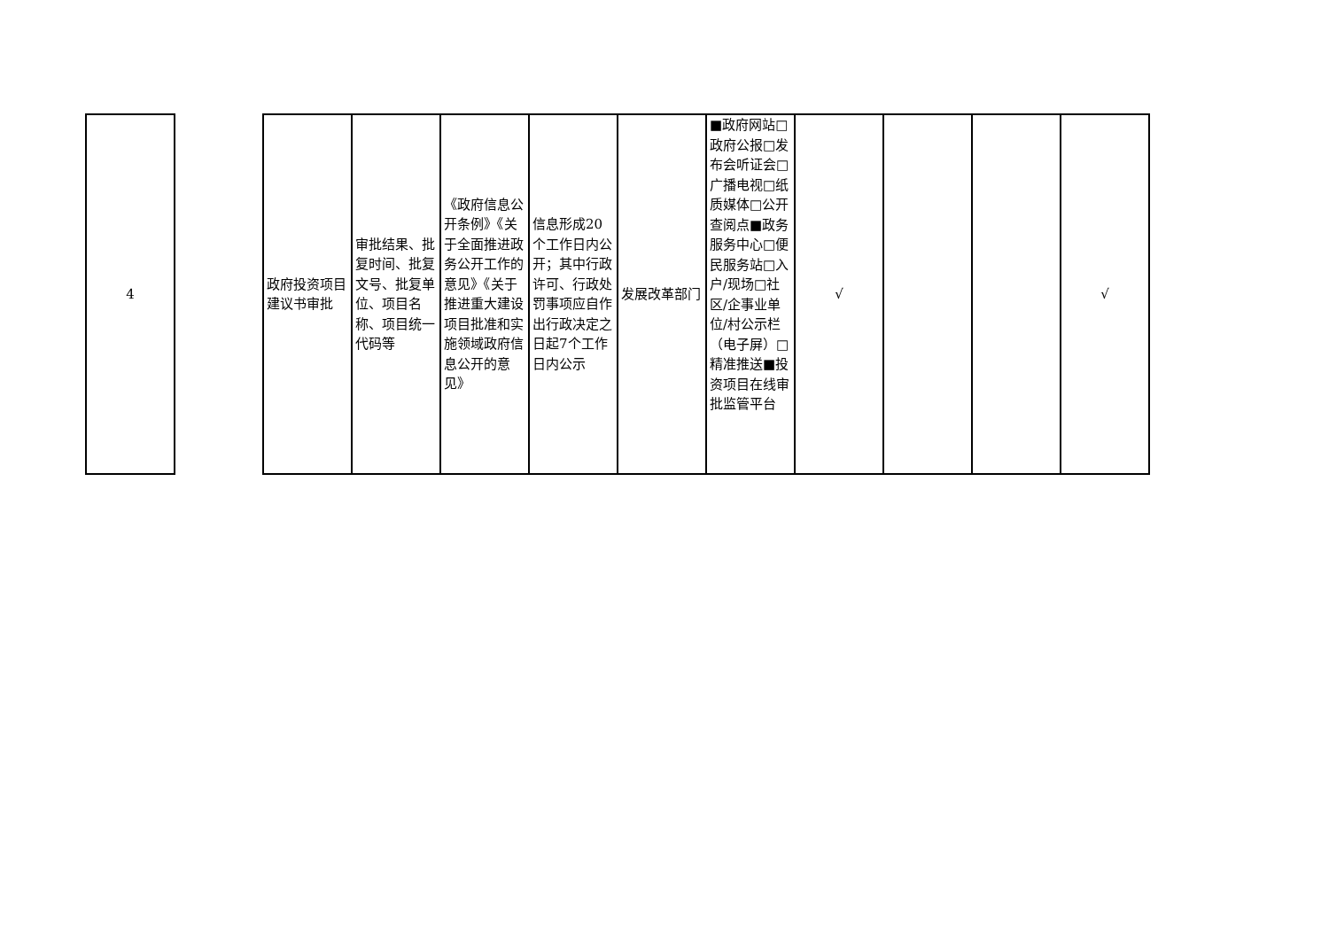| 4 | | 政府投资项目建议书审批 | 审批结果、批复时间、批复文号、批复单位、项目名称、项目统一代码等 | 《政府信息公开条例》《关于全面推进政务公开工作的意见》《关于推进重大建设项目批准和实施领域政府信息公开的意见》 | 信息形成20个工作日内公开；其中行政许可、行政处罚事项应自作出行政决定之日起7个工作日内公示 | 发展改革部门 | ■政府网站□政府公报□发布会听证会□广播电视□纸质媒体□公开查阅点■政务服务中心□便民服务站□入户/现场□社区/企事业单位/村公示栏（电子屏）□精准推送■投资项目在线审批监管平台 | √ | | | √ |